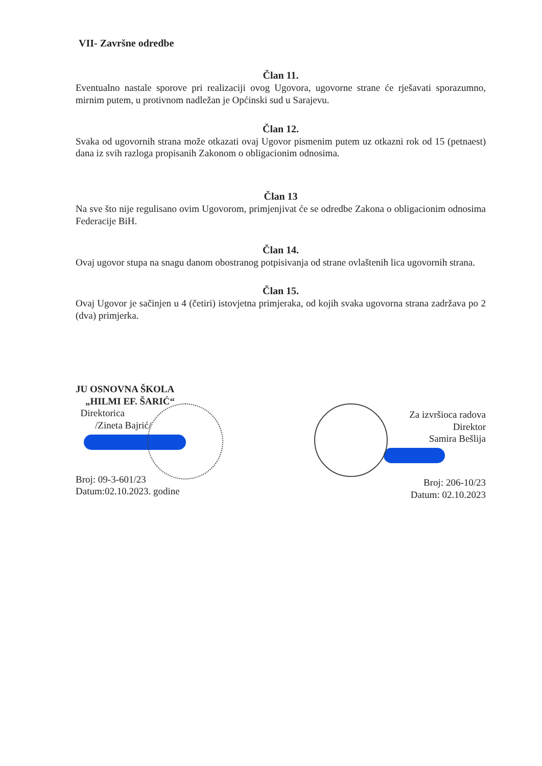VII- Završne odredbe
Član 11.
Eventualno nastale sporove pri realizaciji ovog Ugovora, ugovorne strane će rješavati sporazumno, mirnim putem, u protivnom nadležan je Općinski sud u Sarajevu.
Član 12.
Svaka od ugovornih strana može otkazati ovaj Ugovor pismenim putem uz otkazni rok od 15 (petnaest) dana iz svih razloga propisanih Zakonom o obligacionim odnosima.
Član 13
Na sve što nije regulisano ovim Ugovorom, primjenjivat će se odredbe Zakona o obligacionim odnosima Federacije BiH.
Član 14.
Ovaj ugovor stupa na snagu danom obostranog potpisivanja od strane ovlaštenih lica ugovornih strana.
Član 15.
Ovaj Ugovor je sačinjen u 4 (četiri) istovjetna primjeraka, od kojih svaka ugovorna strana zadržava po 2 (dva) primjerka.
JU OSNOVNA ŠKOLA
„HILMI EF. ŠARIĆ“
Direktorica
/Zineta Bajrić/
Broj: 09-3-601/23
Datum:02.10.2023. godine
Za izvršioca radova
Direktor
Samira Bešlija
Broj: 206-10/23
Datum: 02.10.2023